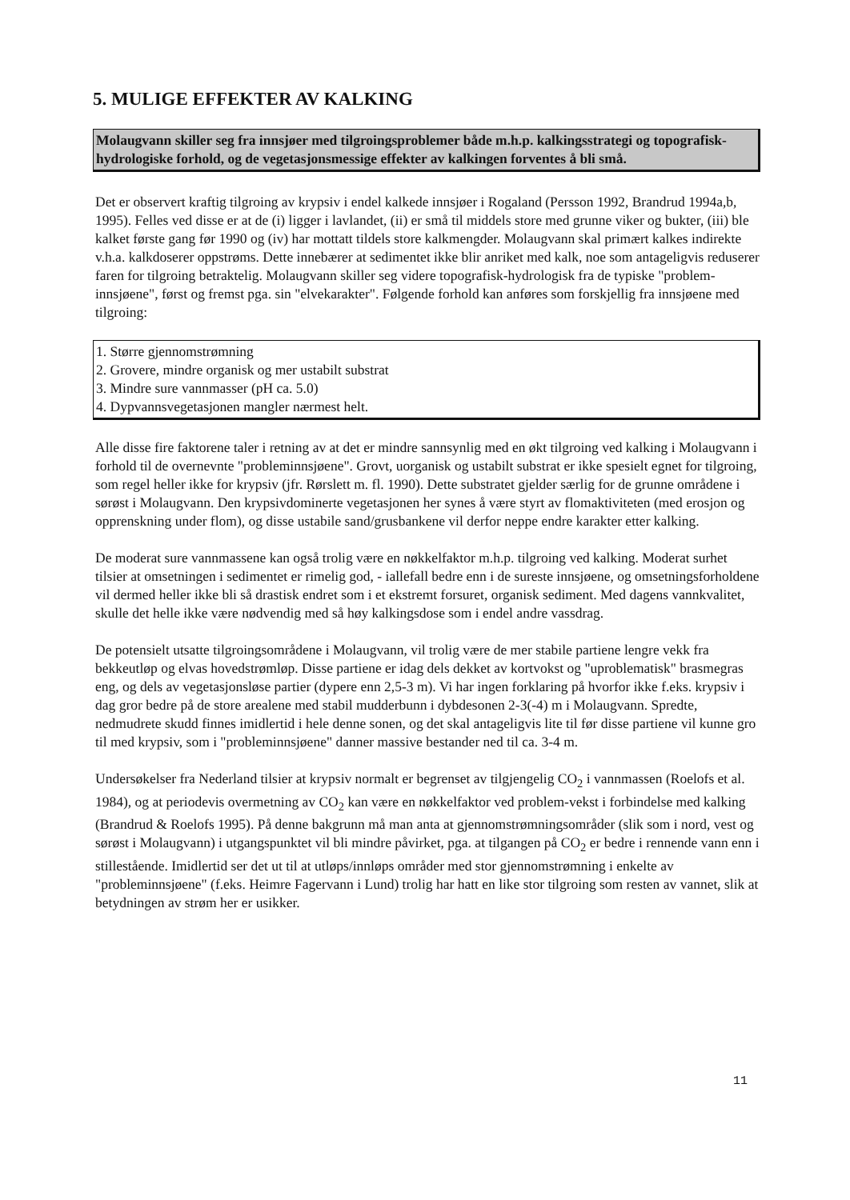5. MULIGE EFFEKTER AV KALKING
Molaugvann skiller seg fra innsjøer med tilgroingsproblemer både m.h.p. kalkingsstrategi og topografisk-hydrologiske forhold, og de vegetasjonsmessige effekter av kalkingen forventes å bli små.
Det er observert kraftig tilgroing av krypsiv i endel kalkede innsjøer i Rogaland (Persson 1992, Brandrud 1994a,b, 1995). Felles ved disse er at de (i) ligger i lavlandet, (ii) er små til middels store med grunne viker og bukter, (iii) ble kalket første gang før 1990 og (iv) har mottatt tildels store kalkmengder. Molaugvann skal primært kalkes indirekte v.h.a. kalkdoserer oppstrøms. Dette innebærer at sedimentet ikke blir anriket med kalk, noe som antageligvis reduserer faren for tilgroing betraktelig. Molaugvann skiller seg videre topografisk-hydrologisk fra de typiske "problem-innsjøene", først og fremst pga. sin "elvekarakter". Følgende forhold kan anføres som forskjellig fra innsjøene med tilgroing:
1. Større gjennomstrømning
2. Grovere, mindre organisk og mer ustabilt substrat
3. Mindre sure vannmasser (pH ca. 5.0)
4. Dypvannsvegetasjonen mangler nærmest helt.
Alle disse fire faktorene taler i retning av at det er mindre sannsynlig med en økt tilgroing ved kalking i Molaugvann i forhold til de overnevnte "probleminnsjøene". Grovt, uorganisk og ustabilt substrat er ikke spesielt egnet for tilgroing, som regel heller ikke for krypsiv (jfr. Rørslett m. fl. 1990). Dette substratet gjelder særlig for de grunne områdene i sørøst i Molaugvann. Den krypsivdominerte vegetasjonen her synes å være styrt av flomaktiviteten (med erosjon og opprenskning under flom), og disse ustabile sand/grusbankene vil derfor neppe endre karakter etter kalking.
De moderat sure vannmassene kan også trolig være en nøkkelfaktor m.h.p. tilgroing ved kalking. Moderat surhet tilsier at omsetningen i sedimentet er rimelig god, - iallefall bedre enn i de sureste innsjøene, og omsetningsforholdene vil dermed heller ikke bli så drastisk endret som i et ekstremt forsuret, organisk sediment. Med dagens vannkvalitet, skulle det helle ikke være nødvendig med så høy kalkingsdose som i endel andre vassdrag.
De potensielt utsatte tilgroingsområdene i Molaugvann, vil trolig være de mer stabile partiene lengre vekk fra bekkeutløp og elvas hovedstrømløp. Disse partiene er idag dels dekket av kortvokst og "uproblematisk" brasmegras eng, og dels av vegetasjonsløse partier (dypere enn 2,5-3 m). Vi har ingen forklaring på hvorfor ikke f.eks. krypsiv i dag gror bedre på de store arealene med stabil mudderbunn i dybdesonen 2-3(-4) m i Molaugvann. Spredte, nedmudrete skudd finnes imidlertid i hele denne sonen, og det skal antageligvis lite til før disse partiene vil kunne gro til med krypsiv, som i "probleminnsjøene" danner massive bestander ned til ca. 3-4 m.
Undersøkelser fra Nederland tilsier at krypsiv normalt er begrenset av tilgjengelig CO<sub>2</sub> i vannmassen (Roelofs et al. 1984), og at periodevis overmetning av CO<sub>2</sub> kan være en nøkkelfaktor ved problem-vekst i forbindelse med kalking (Brandrud & Roelofs 1995). På denne bakgrunn må man anta at gjennomstrømningsområder (slik som i nord, vest og sørøst i Molaugvann) i utgangspunktet vil bli mindre påvirket, pga. at tilgangen på CO<sub>2</sub> er bedre i rennende vann enn i stillestående. Imidlertid ser det ut til at utløps/innløps områder med stor gjennomstrømning i enkelte av "probleminnsjøene" (f.eks. Heimre Fagervann i Lund) trolig har hatt en like stor tilgroing som resten av vannet, slik at betydningen av strøm her er usikker.
11